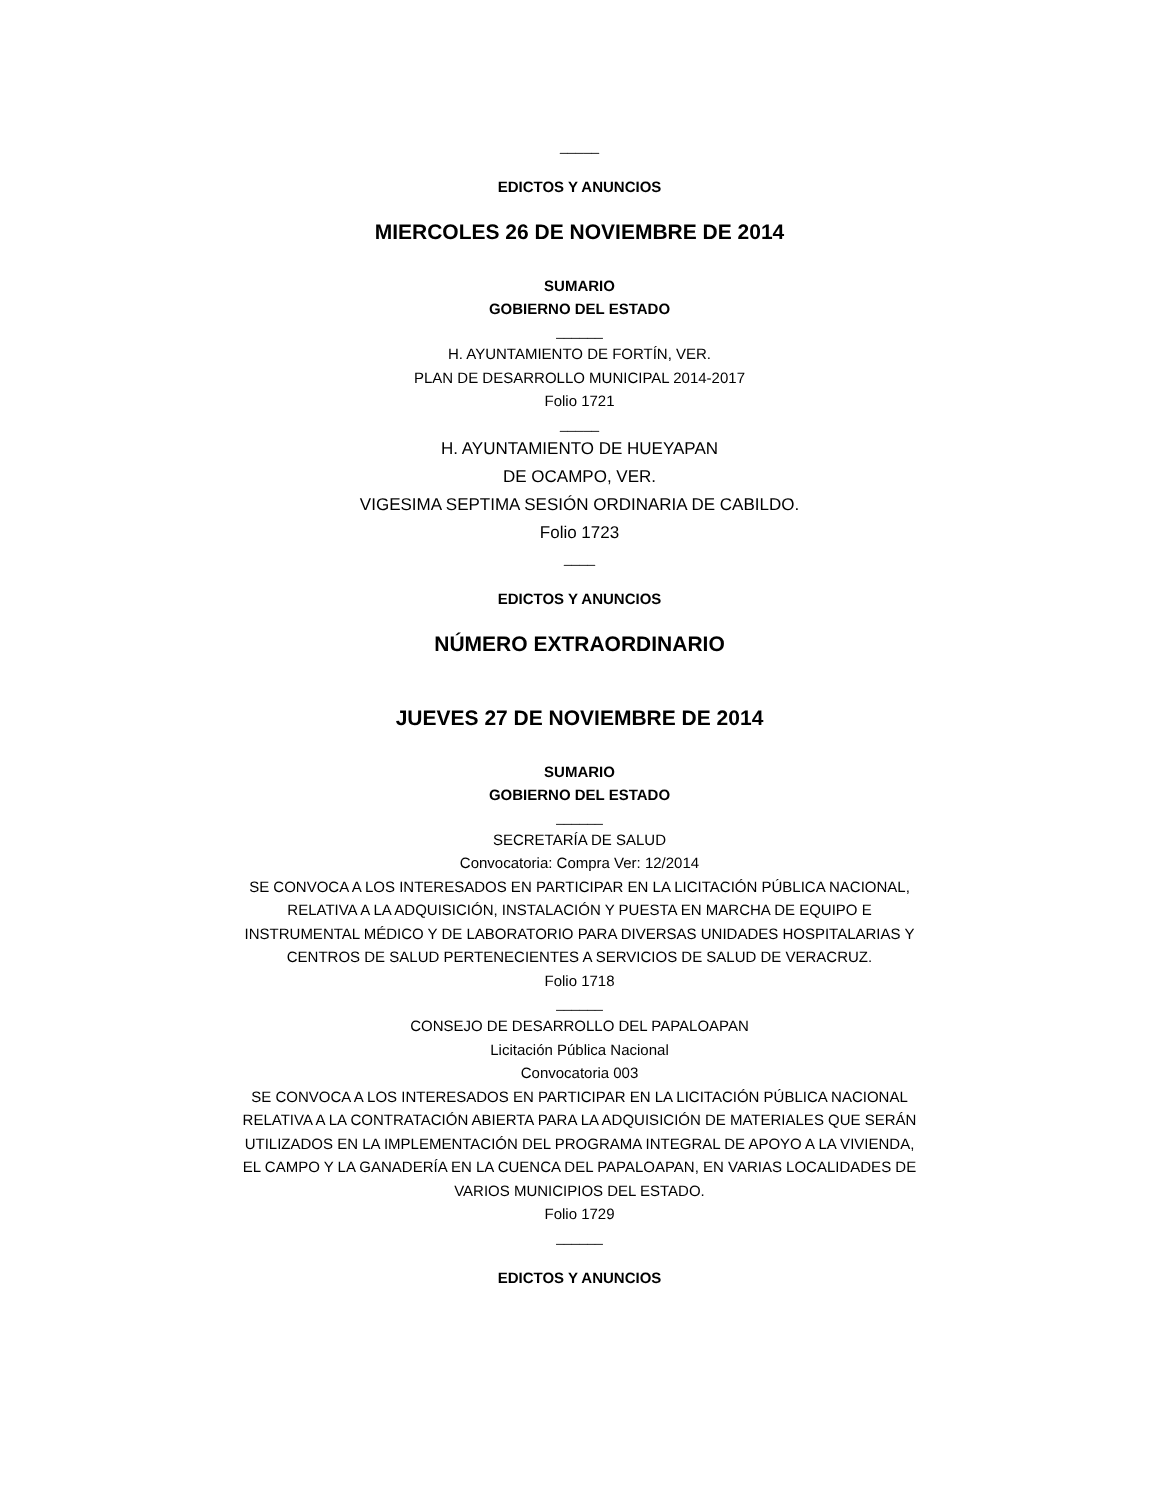_____
EDICTOS Y ANUNCIOS
MIERCOLES 26 DE NOVIEMBRE DE 2014
SUMARIO
GOBIERNO DEL ESTADO
______
H. AYUNTAMIENTO DE FORTÍN, VER.
PLAN DE DESARROLLO MUNICIPAL 2014-2017
Folio 1721
_____
H. AYUNTAMIENTO DE HUEYAPAN
DE OCAMPO, VER.
VIGESIMA SEPTIMA SESIÓN ORDINARIA DE CABILDO.
Folio 1723
____
EDICTOS Y ANUNCIOS
NÚMERO EXTRAORDINARIO
JUEVES 27 DE NOVIEMBRE DE 2014
SUMARIO
GOBIERNO DEL ESTADO
______
SECRETARÍA DE SALUD
Convocatoria: Compra Ver: 12/2014
SE CONVOCA A LOS INTERESADOS EN PARTICIPAR EN LA LICITACIÓN PÚBLICA NACIONAL, RELATIVA A LA ADQUISICIÓN, INSTALACIÓN Y PUESTA EN MARCHA DE EQUIPO E INSTRUMENTAL MÉDICO Y DE LABORATORIO PARA DIVERSAS UNIDADES HOSPITALARIAS Y CENTROS DE SALUD PERTENECIENTES A SERVICIOS DE SALUD DE VERACRUZ.
Folio 1718
______
CONSEJO DE DESARROLLO DEL PAPALOAPAN
Licitación Pública Nacional
Convocatoria 003
SE CONVOCA A LOS INTERESADOS EN PARTICIPAR EN LA LICITACIÓN PÚBLICA NACIONAL RELATIVA A LA CONTRATACIÓN ABIERTA PARA LA ADQUISICIÓN DE MATERIALES QUE SERÁN UTILIZADOS EN LA IMPLEMENTACIÓN DEL PROGRAMA INTEGRAL DE APOYO A LA VIVIENDA, EL CAMPO Y LA GANADERÍA EN LA CUENCA DEL PAPALOAPAN, EN VARIAS LOCALIDADES DE VARIOS MUNICIPIOS DEL ESTADO.
Folio 1729
______
EDICTOS Y ANUNCIOS